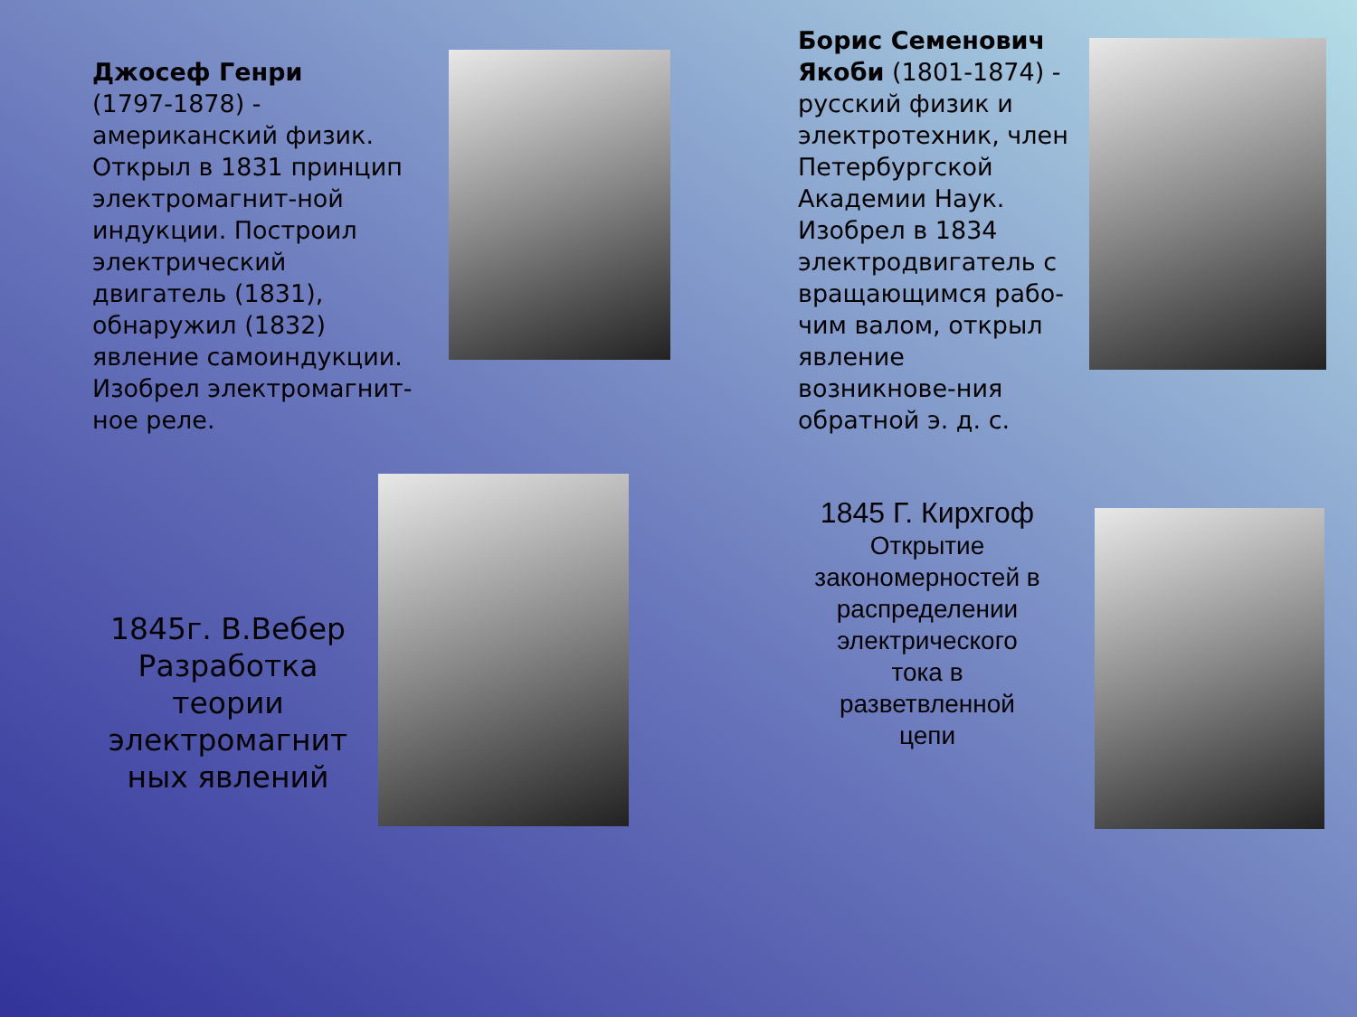Джосеф Генри
(1797-1878) - американский физик. Открыл в 1831 принцип электромагнит-ной индукции. Построил электрический двигатель (1831), обнаружил (1832) явление самоиндукции. Изобрел электромагнит-ное реле.
Борис Семенович Якоби (1801-1874) - русский физик и электротехник, член Петербургской Академии Наук. Изобрел в 1834 электродвигатель с вращающимся рабо-чим валом, открыл явление возникнове-ния обратной э. д. с.
1845г. В.Вебер
Разработка теории электромагнит ных явлений
1845 Г. Кирхгоф
Открытие закономерностей в распределении электрического тока в разветвленной цепи